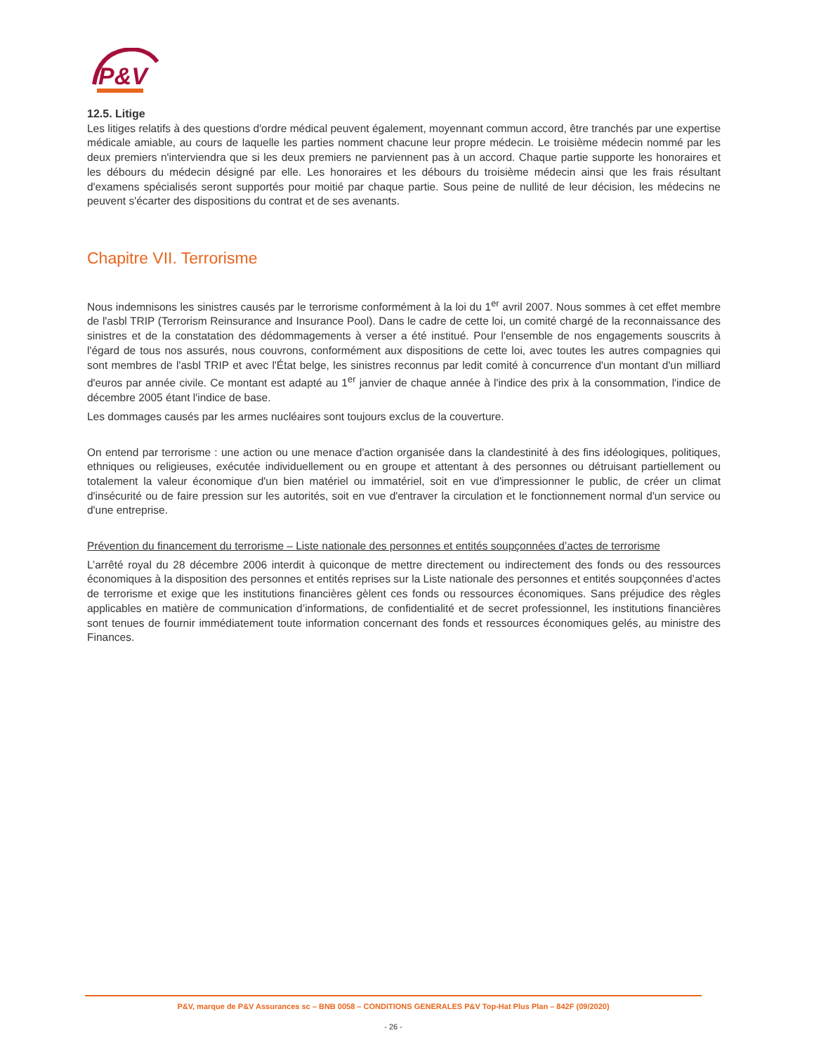P&V
12.5. Litige
Les litiges relatifs à des questions d'ordre médical peuvent également, moyennant commun accord, être tranchés par une expertise médicale amiable, au cours de laquelle les parties nomment chacune leur propre médecin. Le troisième médecin nommé par les deux premiers n'interviendra que si les deux premiers ne parviennent pas à un accord. Chaque partie supporte les honoraires et les débours du médecin désigné par elle. Les honoraires et les débours du troisième médecin ainsi que les frais résultant d'examens spécialisés seront supportés pour moitié par chaque partie. Sous peine de nullité de leur décision, les médecins ne peuvent s'écarter des dispositions du contrat et de ses avenants.
Chapitre VII. Terrorisme
Nous indemnisons les sinistres causés par le terrorisme conformément à la loi du 1<sup>er</sup> avril 2007. Nous sommes à cet effet membre de l'asbl TRIP (Terrorism Reinsurance and Insurance Pool). Dans le cadre de cette loi, un comité chargé de la reconnaissance des sinistres et de la constatation des dédommagements à verser a été institué. Pour l'ensemble de nos engagements souscrits à l'égard de tous nos assurés, nous couvrons, conformément aux dispositions de cette loi, avec toutes les autres compagnies qui sont membres de l'asbl TRIP et avec l'État belge, les sinistres reconnus par ledit comité à concurrence d'un montant d'un milliard d'euros par année civile. Ce montant est adapté au 1<sup>er</sup> janvier de chaque année à l'indice des prix à la consommation, l'indice de décembre 2005 étant l'indice de base.
Les dommages causés par les armes nucléaires sont toujours exclus de la couverture.
On entend par terrorisme : une action ou une menace d'action organisée dans la clandestinité à des fins idéologiques, politiques, ethniques ou religieuses, exécutée individuellement ou en groupe et attentant à des personnes ou détruisant partiellement ou totalement la valeur économique d'un bien matériel ou immatériel, soit en vue d'impressionner le public, de créer un climat d'insécurité ou de faire pression sur les autorités, soit en vue d'entraver la circulation et le fonctionnement normal d'un service ou d'une entreprise.
Prévention du financement du terrorisme – Liste nationale des personnes et entités soupçonnées d’actes de terrorisme
L’arrêté royal du 28 décembre 2006 interdit à quiconque de mettre directement ou indirectement des fonds ou des ressources économiques à la disposition des personnes et entités reprises sur la Liste nationale des personnes et entités soupçonnées d’actes de terrorisme et exige que les institutions financières gèlent ces fonds ou ressources économiques. Sans préjudice des règles applicables en matière de communication d’informations, de confidentialité et de secret professionnel, les institutions financières sont tenues de fournir immédiatement toute information concernant des fonds et ressources économiques gelés, au ministre des Finances.
P&V, marque de P&V Assurances sc – BNB 0058 – CONDITIONS GENERALES P&V Top-Hat Plus Plan – 842F (09/2020)
- 26 -